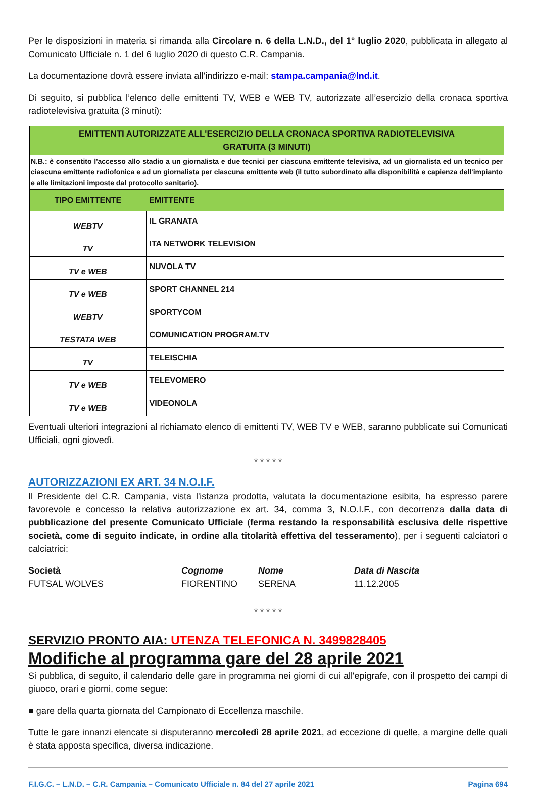Per le disposizioni in materia si rimanda alla Circolare n. 6 della L.N.D., del 1° luglio 2020, pubblicata in allegato al Comunicato Ufficiale n. 1 del 6 luglio 2020 di questo C.R. Campania.
La documentazione dovrà essere inviata all’indirizzo e-mail: stampa.campania@lnd.it.
Di seguito, si pubblica l’elenco delle emittenti TV, WEB e WEB TV, autorizzate all’esercizio della cronaca sportiva radiotelevisiva gratuita (3 minuti):
| EMITTENTI AUTORIZZATE ALL'ESERCIZIO DELLA CRONACA SPORTIVA RADIOTELEVISIVA GRATUITA (3 MINUTI) | |
| --- | --- |
| N.B.: è consentito l'accesso allo stadio a un giornalista e due tecnici per ciascuna emittente televisiva, ad un giornalista ed un tecnico per ciascuna emittente radiofonica e ad un giornalista per ciascuna emittente web (il tutto subordinato alla disponibilità e capienza dell'impianto e alle limitazioni imposte dal protocollo sanitario). | |
| TIPO EMITTENTE | EMITTENTE |
| WEBTV | IL GRANATA |
| TV | ITA NETWORK TELEVISION |
| TV e WEB | NUVOLA TV |
| TV e WEB | SPORT CHANNEL 214 |
| WEBTV | SPORTYCOM |
| TESTATA WEB | COMUNICATION PROGRAM.TV |
| TV | TELEISCHIA |
| TV e WEB | TELEVOMERO |
| TV e WEB | VIDEONOLA |
Eventuali ulteriori integrazioni al richiamato elenco di emittenti TV, WEB TV e WEB, saranno pubblicate sui Comunicati Ufficiali, ogni giovedì.
* * * * *
AUTORIZZAZIONI EX ART. 34 N.O.I.F.
Il Presidente del C.R. Campania, vista l'istanza prodotta, valutata la documentazione esibita, ha espresso parere favorevole e concesso la relativa autorizzazione ex art. 34, comma 3, N.O.I.F., con decorrenza dalla data di pubblicazione del presente Comunicato Ufficiale (ferma restando la responsabilità esclusiva delle rispettive società, come di seguito indicate, in ordine alla titolarità effettiva del tesseramento), per i seguenti calciatori o calciatrici:
Società Cognome Nome Data di Nascita FUTSAL WOLVES FIORENTINO SERENA 11.12.2005
* * * * *
SERVIZIO PRONTO AIA: UTENZA TELEFONICA N. 3499828405
Modifiche al programma gare del 28 aprile 2021
Si pubblica, di seguito, il calendario delle gare in programma nei giorni di cui all'epigrafe, con il prospetto dei campi di giuoco, orari e giorni, come segue:
■ gare della quarta giornata del Campionato di Eccellenza maschile.
Tutte le gare innanzi elencate si disputeranno mercoledì 28 aprile 2021, ad eccezione di quelle, a margine delle quali è stata apposta specifica, diversa indicazione.
F.I.G.C. – L.N.D. – C.R. Campania – Comunicato Ufficiale n. 84 del 27 aprile 2021 Pagina 694